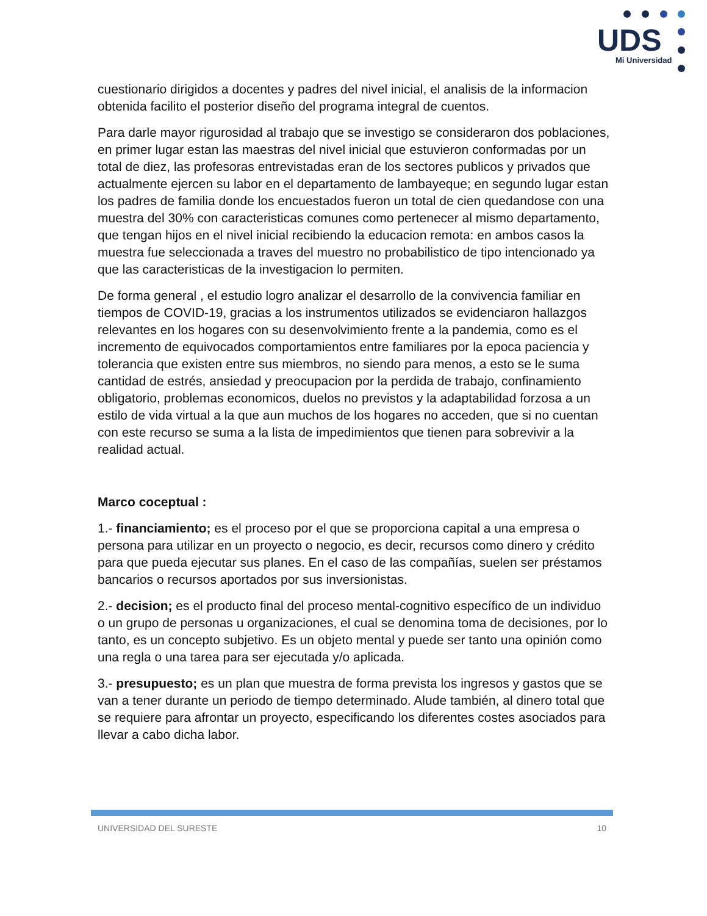UDS
Mi Universidad
cuestionario dirigidos a docentes y padres del nivel inicial, el analisis de la informacion obtenida facilito el posterior diseño del programa integral de cuentos.
Para darle mayor rigurosidad al trabajo que se investigo se consideraron dos poblaciones, en primer lugar estan las maestras del nivel inicial que estuvieron conformadas por un total de diez, las profesoras entrevistadas eran de los sectores publicos y privados que actualmente ejercen su labor en el departamento de lambayeque; en segundo lugar estan los padres de familia donde los encuestados fueron un total de cien quedandose con una muestra del 30% con caracteristicas comunes como pertenecer al mismo departamento, que tengan hijos en el nivel inicial recibiendo la educacion remota: en ambos casos la muestra fue seleccionada a traves del muestro no probabilistico de tipo intencionado ya que las caracteristicas de la investigacion lo permiten.
De forma general , el estudio logro analizar el desarrollo de la convivencia familiar en tiempos de COVID-19, gracias a los instrumentos utilizados se evidenciaron hallazgos relevantes en los hogares con su desenvolvimiento frente a la pandemia, como es el incremento de equivocados comportamientos entre familiares por la epoca paciencia y tolerancia que existen entre sus miembros, no siendo para menos, a esto se le suma cantidad de estrés, ansiedad y preocupacion por la perdida de trabajo, confinamiento obligatorio, problemas economicos, duelos no previstos y la adaptabilidad forzosa a un estilo de vida virtual a la que aun muchos de los hogares no acceden, que si no cuentan con este recurso se suma a la lista de impedimientos que tienen para sobrevivir a la realidad actual.
Marco coceptual :
1.- financiamiento; es el proceso por el que se proporciona capital a una empresa o persona para utilizar en un proyecto o negocio, es decir, recursos como dinero y crédito para que pueda ejecutar sus planes. En el caso de las compañías, suelen ser préstamos bancarios o recursos aportados por sus inversionistas.
2.- decision; es el producto final del proceso mental-cognitivo específico de un individuo o un grupo de personas u organizaciones, el cual se denomina toma de decisiones, por lo tanto, es un concepto subjetivo. Es un objeto mental y puede ser tanto una opinión como una regla o una tarea para ser ejecutada y/o aplicada.
3.- presupuesto; es un plan que muestra de forma prevista los ingresos y gastos que se van a tener durante un periodo de tiempo determinado. Alude también, al dinero total que se requiere para afrontar un proyecto, especificando los diferentes costes asociados para llevar a cabo dicha labor.
UNIVERSIDAD DEL SURESTE 10